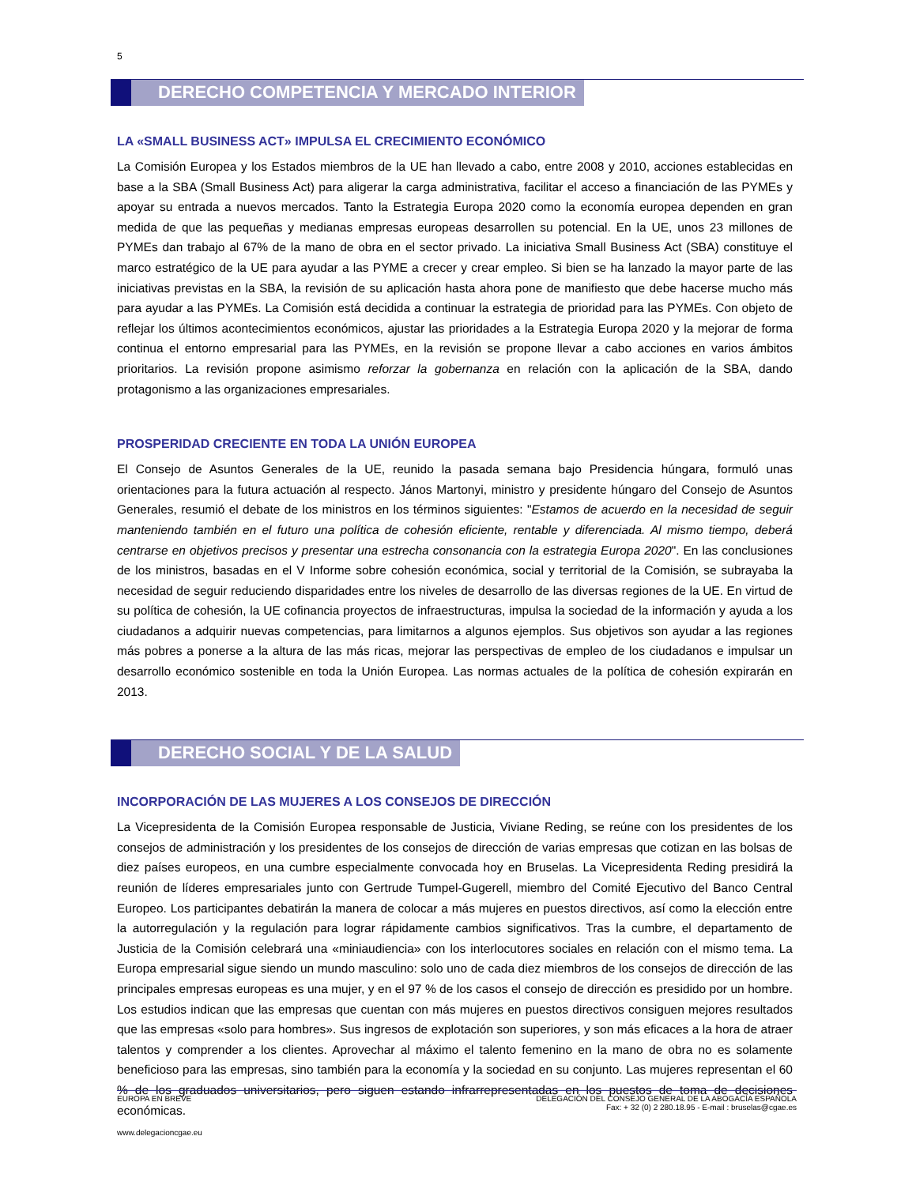5
DERECHO COMPETENCIA Y MERCADO INTERIOR
LA «SMALL BUSINESS ACT» IMPULSA EL CRECIMIENTO ECONÓMICO
La Comisión Europea y los Estados miembros de la UE han llevado a cabo, entre 2008 y 2010, acciones establecidas en base a la SBA (Small Business Act) para aligerar la carga administrativa, facilitar el acceso a financiación de las PYMEs y apoyar su entrada a nuevos mercados. Tanto la Estrategia Europa 2020 como la economía europea dependen en gran medida de que las pequeñas y medianas empresas europeas desarrollen su potencial. En la UE, unos 23 millones de PYMEs dan trabajo al 67% de la mano de obra en el sector privado. La iniciativa Small Business Act (SBA) constituye el marco estratégico de la UE para ayudar a las PYME a crecer y crear empleo. Si bien se ha lanzado la mayor parte de las iniciativas previstas en la SBA, la revisión de su aplicación hasta ahora pone de manifiesto que debe hacerse mucho más para ayudar a las PYMEs. La Comisión está decidida a continuar la estrategia de prioridad para las PYMEs. Con objeto de reflejar los últimos acontecimientos económicos, ajustar las prioridades a la Estrategia Europa 2020 y la mejorar de forma continua el entorno empresarial para las PYMEs, en la revisión se propone llevar a cabo acciones en varios ámbitos prioritarios. La revisión propone asimismo reforzar la gobernanza en relación con la aplicación de la SBA, dando protagonismo a las organizaciones empresariales.
PROSPERIDAD CRECIENTE EN TODA LA UNIÓN EUROPEA
El Consejo de Asuntos Generales de la UE, reunido la pasada semana bajo Presidencia húngara, formuló unas orientaciones para la futura actuación al respecto. János Martonyi, ministro y presidente húngaro del Consejo de Asuntos Generales, resumió el debate de los ministros en los términos siguientes: "Estamos de acuerdo en la necesidad de seguir manteniendo también en el futuro una política de cohesión eficiente, rentable y diferenciada. Al mismo tiempo, deberá centrarse en objetivos precisos y presentar una estrecha consonancia con la estrategia Europa 2020". En las conclusiones de los ministros, basadas en el V Informe sobre cohesión económica, social y territorial de la Comisión, se subrayaba la necesidad de seguir reduciendo disparidades entre los niveles de desarrollo de las diversas regiones de la UE. En virtud de su política de cohesión, la UE cofinancia proyectos de infraestructuras, impulsa la sociedad de la información y ayuda a los ciudadanos a adquirir nuevas competencias, para limitarnos a algunos ejemplos. Sus objetivos son ayudar a las regiones más pobres a ponerse a la altura de las más ricas, mejorar las perspectivas de empleo de los ciudadanos e impulsar un desarrollo económico sostenible en toda la Unión Europea. Las normas actuales de la política de cohesión expirarán en 2013.
DERECHO SOCIAL Y DE LA SALUD
INCORPORACIÓN DE LAS MUJERES A LOS CONSEJOS DE DIRECCIÓN
La Vicepresidenta de la Comisión Europea responsable de Justicia, Viviane Reding, se reúne con los presidentes de los consejos de administración y los presidentes de los consejos de dirección de varias empresas que cotizan en las bolsas de diez países europeos, en una cumbre especialmente convocada hoy en Bruselas. La Vicepresidenta Reding presidirá la reunión de líderes empresariales junto con Gertrude Tumpel-Gugerell, miembro del Comité Ejecutivo del Banco Central Europeo. Los participantes debatirán la manera de colocar a más mujeres en puestos directivos, así como la elección entre la autorregulación y la regulación para lograr rápidamente cambios significativos. Tras la cumbre, el departamento de Justicia de la Comisión celebrará una «miniaudiencia» con los interlocutores sociales en relación con el mismo tema. La Europa empresarial sigue siendo un mundo masculino: solo uno de cada diez miembros de los consejos de dirección de las principales empresas europeas es una mujer, y en el 97 % de los casos el consejo de dirección es presidido por un hombre. Los estudios indican que las empresas que cuentan con más mujeres en puestos directivos consiguen mejores resultados que las empresas «solo para hombres». Sus ingresos de explotación son superiores, y son más eficaces a la hora de atraer talentos y comprender a los clientes. Aprovechar al máximo el talento femenino en la mano de obra no es solamente beneficioso para las empresas, sino también para la economía y la sociedad en su conjunto. Las mujeres representan el 60 % de los graduados universitarios, pero siguen estando infrarrepresentadas en los puestos de toma de decisiones económicas.
EUROPA EN BREVE DELEGACIÓN DEL CONSEJO GENERAL DE LA ABOGACÍA ESPAÑOLA
Fax: + 32 (0) 2 280.18.95 - E-mail : bruselas@cgae.es
www.delegacioncgae.eu